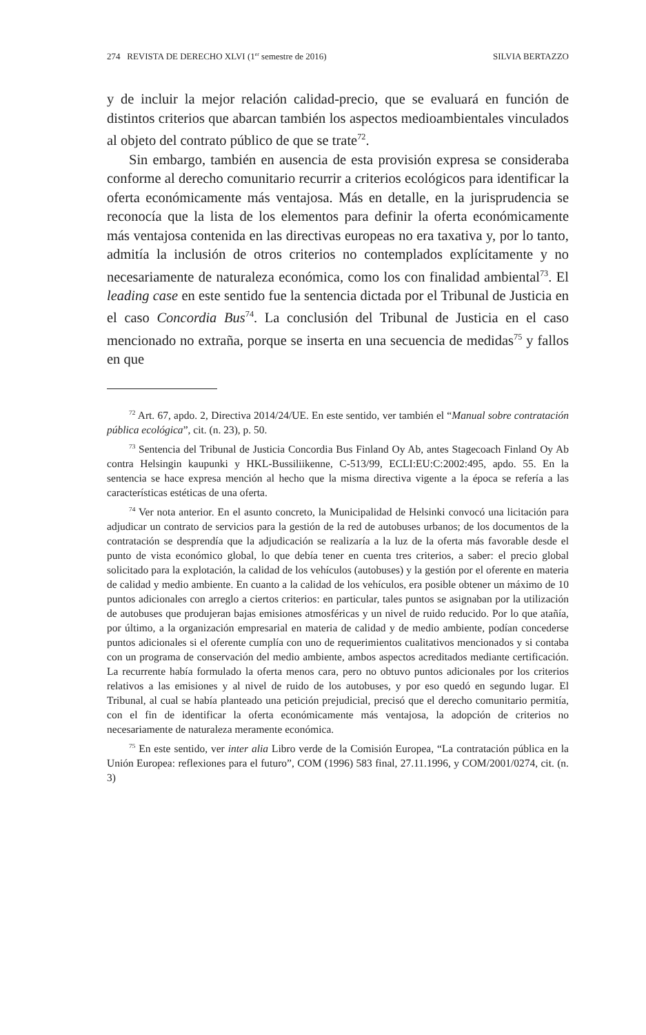274 REVISTA DE DERECHO XLVI (1<sup>er</sup> semestre de 2016) SILVIA BERTAZZO
y de incluir la mejor relación calidad-precio, que se evaluará en función de distintos criterios que abarcan también los aspectos medioambientales vinculados al objeto del contrato público de que se trate<sup>72</sup>.
Sin embargo, también en ausencia de esta provisión expresa se consideraba conforme al derecho comunitario recurrir a criterios ecológicos para identificar la oferta económicamente más ventajosa. Más en detalle, en la jurisprudencia se reconocía que la lista de los elementos para definir la oferta económicamente más ventajosa contenida en las directivas europeas no era taxativa y, por lo tanto, admitía la inclusión de otros criterios no contemplados explícitamente y no necesariamente de naturaleza económica, como los con finalidad ambiental<sup>73</sup>. El leading case en este sentido fue la sentencia dictada por el Tribunal de Justicia en el caso Concordia Bus<sup>74</sup>. La conclusión del Tribunal de Justicia en el caso mencionado no extraña, porque se inserta en una secuencia de medidas<sup>75</sup> y fallos en que
<sup>72</sup> Art. 67, apdo. 2, Directiva 2014/24/UE. En este sentido, ver también el “Manual sobre contratación pública ecológica”, cit. (n. 23), p. 50.
<sup>73</sup> Sentencia del Tribunal de Justicia Concordia Bus Finland Oy Ab, antes Stagecoach Finland Oy Ab contra Helsingin kaupunki y HKL-Bussiliikenne, C-513/99, ECLI:EU:C:2002:495, apdo. 55. En la sentencia se hace expresa mención al hecho que la misma directiva vigente a la época se refería a las características estéticas de una oferta.
<sup>74</sup> Ver nota anterior. En el asunto concreto, la Municipalidad de Helsinki convocó una licitación para adjudicar un contrato de servicios para la gestión de la red de autobuses urbanos; de los documentos de la contratación se desprendía que la adjudicación se realizaría a la luz de la oferta más favorable desde el punto de vista económico global, lo que debía tener en cuenta tres criterios, a saber: el precio global solicitado para la explotación, la calidad de los vehículos (autobuses) y la gestión por el oferente en materia de calidad y medio ambiente. En cuanto a la calidad de los vehículos, era posible obtener un máximo de 10 puntos adicionales con arreglo a ciertos criterios: en particular, tales puntos se asignaban por la utilización de autobuses que produjeran bajas emisiones atmosféricas y un nivel de ruido reducido. Por lo que atañía, por último, a la organización empresarial en materia de calidad y de medio ambiente, podían concederse puntos adicionales si el oferente cumplía con uno de requerimientos cualitativos mencionados y si contaba con un programa de conservación del medio ambiente, ambos aspectos acreditados mediante certificación. La recurrente había formulado la oferta menos cara, pero no obtuvo puntos adicionales por los criterios relativos a las emisiones y al nivel de ruido de los autobuses, y por eso quedó en segundo lugar. El Tribunal, al cual se había planteado una petición prejudicial, precisó que el derecho comunitario permitía, con el fin de identificar la oferta económicamente más ventajosa, la adopción de criterios no necesariamente de naturaleza meramente económica.
<sup>75</sup> En este sentido, ver inter alia Libro verde de la Comisión Europea, “La contratación pública en la Unión Europea: reflexiones para el futuro”, COM (1996) 583 final, 27.11.1996, y COM/2001/0274, cit. (n. 3)